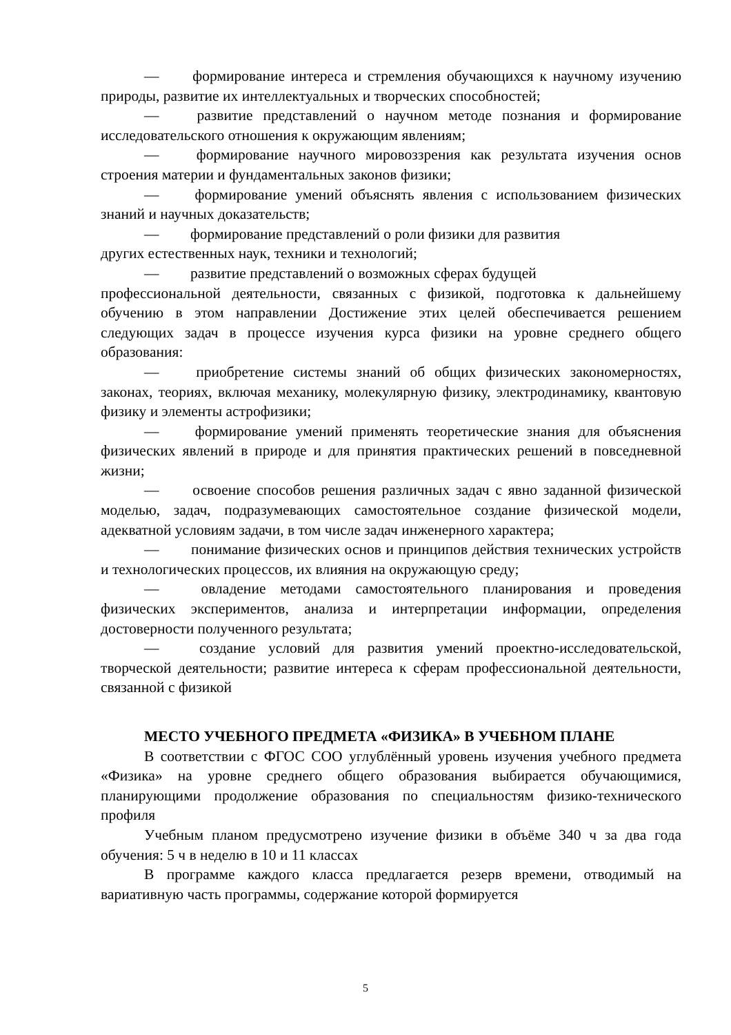— формирование интереса и стремления обучающихся к научному изучению природы, развитие их интеллектуальных и творческих способностей;
— развитие представлений о научном методе познания и формирование исследовательского отношения к окружающим явлениям;
— формирование научного мировоззрения как результата изучения основ строения материи и фундаментальных законов физики;
— формирование умений объяснять явления с использованием физических знаний и научных доказательств;
— формирование представлений о роли физики для развития
других естественных наук, техники и технологий;
— развитие представлений о возможных сферах будущей
профессиональной деятельности, связанных с физикой, подготовка к дальнейшему обучению в этом направлении Достижение этих целей обеспечивается решением следующих задач в процессе изучения курса физики на уровне среднего общего образования:
— приобретение системы знаний об общих физических закономерностях, законах, теориях, включая механику, молекулярную физику, электродинамику, квантовую физику и элементы астрофизики;
— формирование умений применять теоретические знания для объяснения физических явлений в природе и для принятия практических решений в повседневной жизни;
— освоение способов решения различных задач с явно заданной физической моделью, задач, подразумевающих самостоятельное создание физической модели, адекватной условиям задачи, в том числе задач инженерного характера;
— понимание физических основ и принципов действия технических устройств и технологических процессов, их влияния на окружающую среду;
— овладение методами самостоятельного планирования и проведения физических экспериментов, анализа и интерпретации информации, определения достоверности полученного результата;
— создание условий для развития умений проектно-исследовательской, творческой деятельности; развитие интереса к сферам профессиональной деятельности, связанной с физикой
МЕСТО УЧЕБНОГО ПРЕДМЕТА «ФИЗИКА» В УЧЕБНОМ ПЛАНЕ
В соответствии с ФГОС СОО углублённый уровень изучения учебного предмета «Физика» на уровне среднего общего образования выбирается обучающимися, планирующими продолжение образования по специальностям физико-технического профиля
Учебным планом предусмотрено изучение физики в объёме 340 ч за два года обучения: 5 ч в неделю в 10 и 11 классах
В программе каждого класса предлагается резерв времени, отводимый на вариативную часть программы, содержание которой формируется
5